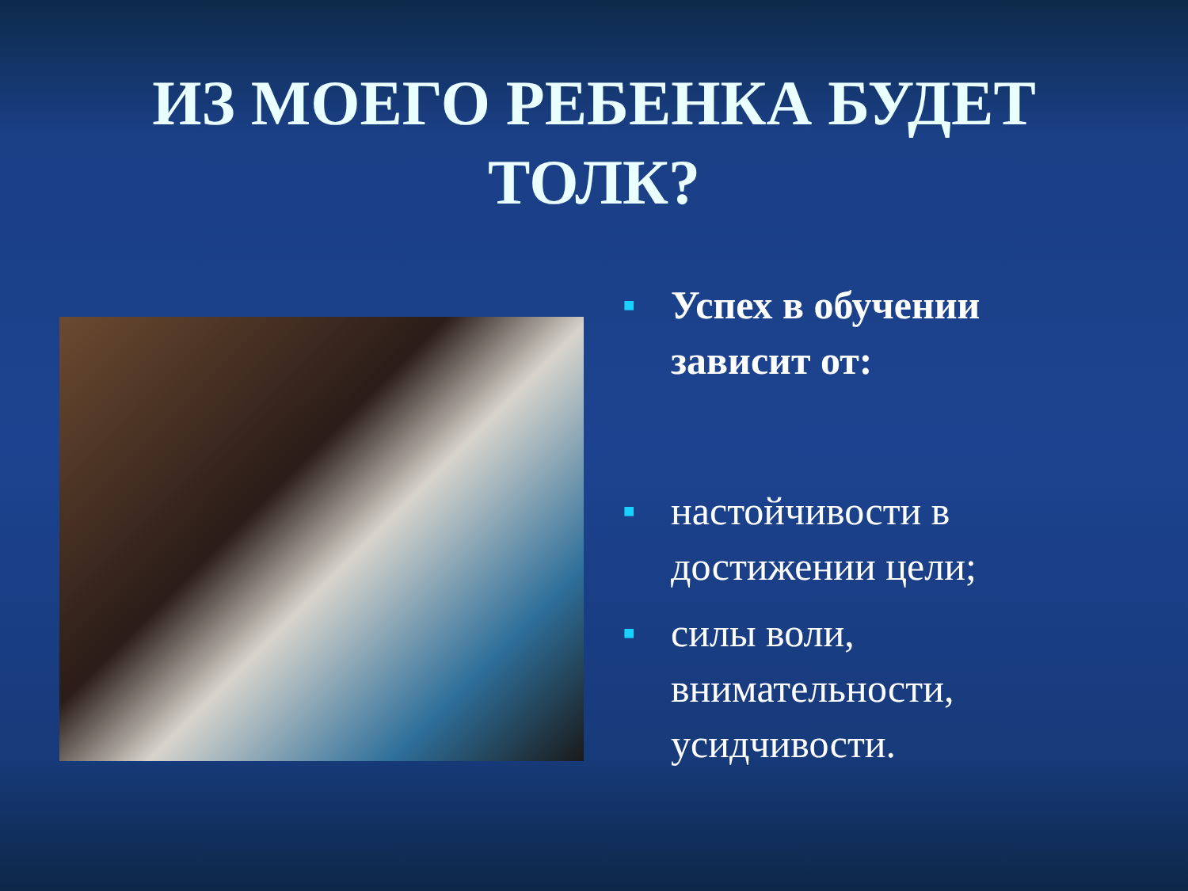ИЗ МОЕГО РЕБЕНКА БУДЕТ ТОЛК?
■ Успех в обучении зависит от:
■ настойчивости в достижении цели;
■ силы воли, внимательности, усидчивости.